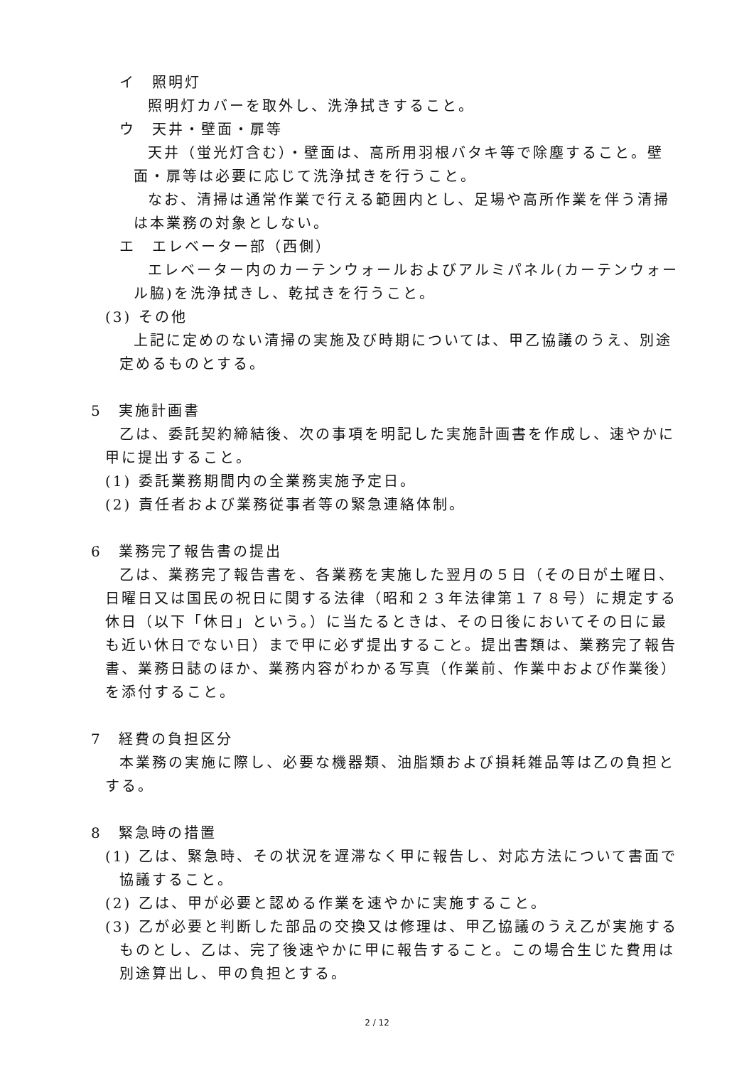イ　照明灯
照明灯カバーを取外し、洗浄拭きすること。
ウ　天井・壁面・扉等
天井（蛍光灯含む）・壁面は、高所用羽根バタキ等で除塵すること。壁面・扉等は必要に応じて洗浄拭きを行うこと。
なお、清掃は通常作業で行える範囲内とし、足場や高所作業を伴う清掃は本業務の対象としない。
エ　エレベーター部（西側）
エレベーター内のカーテンウォールおよびアルミパネル(カーテンウォール脇)を洗浄拭きし、乾拭きを行うこと。
(3) その他
上記に定めのない清掃の実施及び時期については、甲乙協議のうえ、別途定めるものとする。
5　実施計画書
乙は、委託契約締結後、次の事項を明記した実施計画書を作成し、速やかに甲に提出すること。
(1) 委託業務期間内の全業務実施予定日。
(2) 責任者および業務従事者等の緊急連絡体制。
6　業務完了報告書の提出
乙は、業務完了報告書を、各業務を実施した翌月の５日（その日が土曜日、日曜日又は国民の祝日に関する法律（昭和２３年法律第１７８号）に規定する休日（以下「休日」という。）に当たるときは、その日後においてその日に最も近い休日でない日）まで甲に必ず提出すること。提出書類は、業務完了報告書、業務日誌のほか、業務内容がわかる写真（作業前、作業中および作業後）を添付すること。
7　経費の負担区分
本業務の実施に際し、必要な機器類、油脂類および損耗雑品等は乙の負担とする。
8　緊急時の措置
(1) 乙は、緊急時、その状況を遅滞なく甲に報告し、対応方法について書面で協議すること。
(2) 乙は、甲が必要と認める作業を速やかに実施すること。
(3) 乙が必要と判断した部品の交換又は修理は、甲乙協議のうえ乙が実施するものとし、乙は、完了後速やかに甲に報告すること。この場合生じた費用は別途算出し、甲の負担とする。
2 / 12